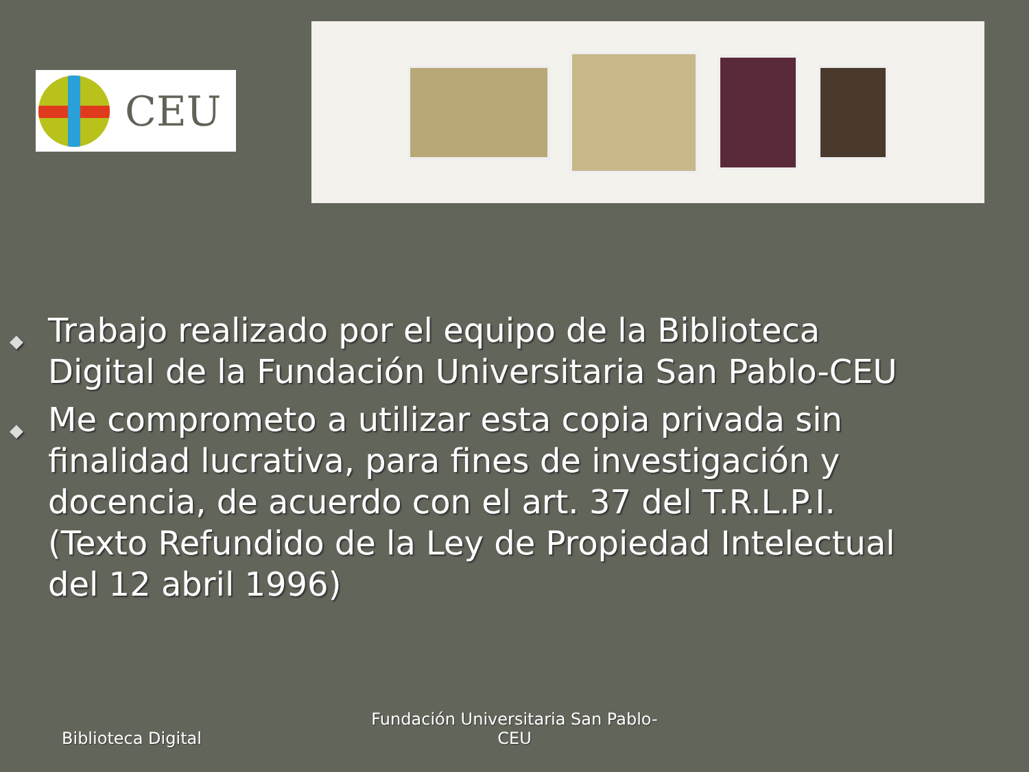CEU
◆ Trabajo realizado por el equipo de la Biblioteca Digital de la Fundación Universitaria San Pablo-CEU
◆ Me comprometo a utilizar esta copia privada sin finalidad lucrativa, para fines de investigación y docencia, de acuerdo con el art. 37 del T.R.L.P.I. (Texto Refundido de la Ley de Propiedad Intelectual del 12 abril 1996)
Biblioteca Digital
Fundación Universitaria San Pablo-CEU